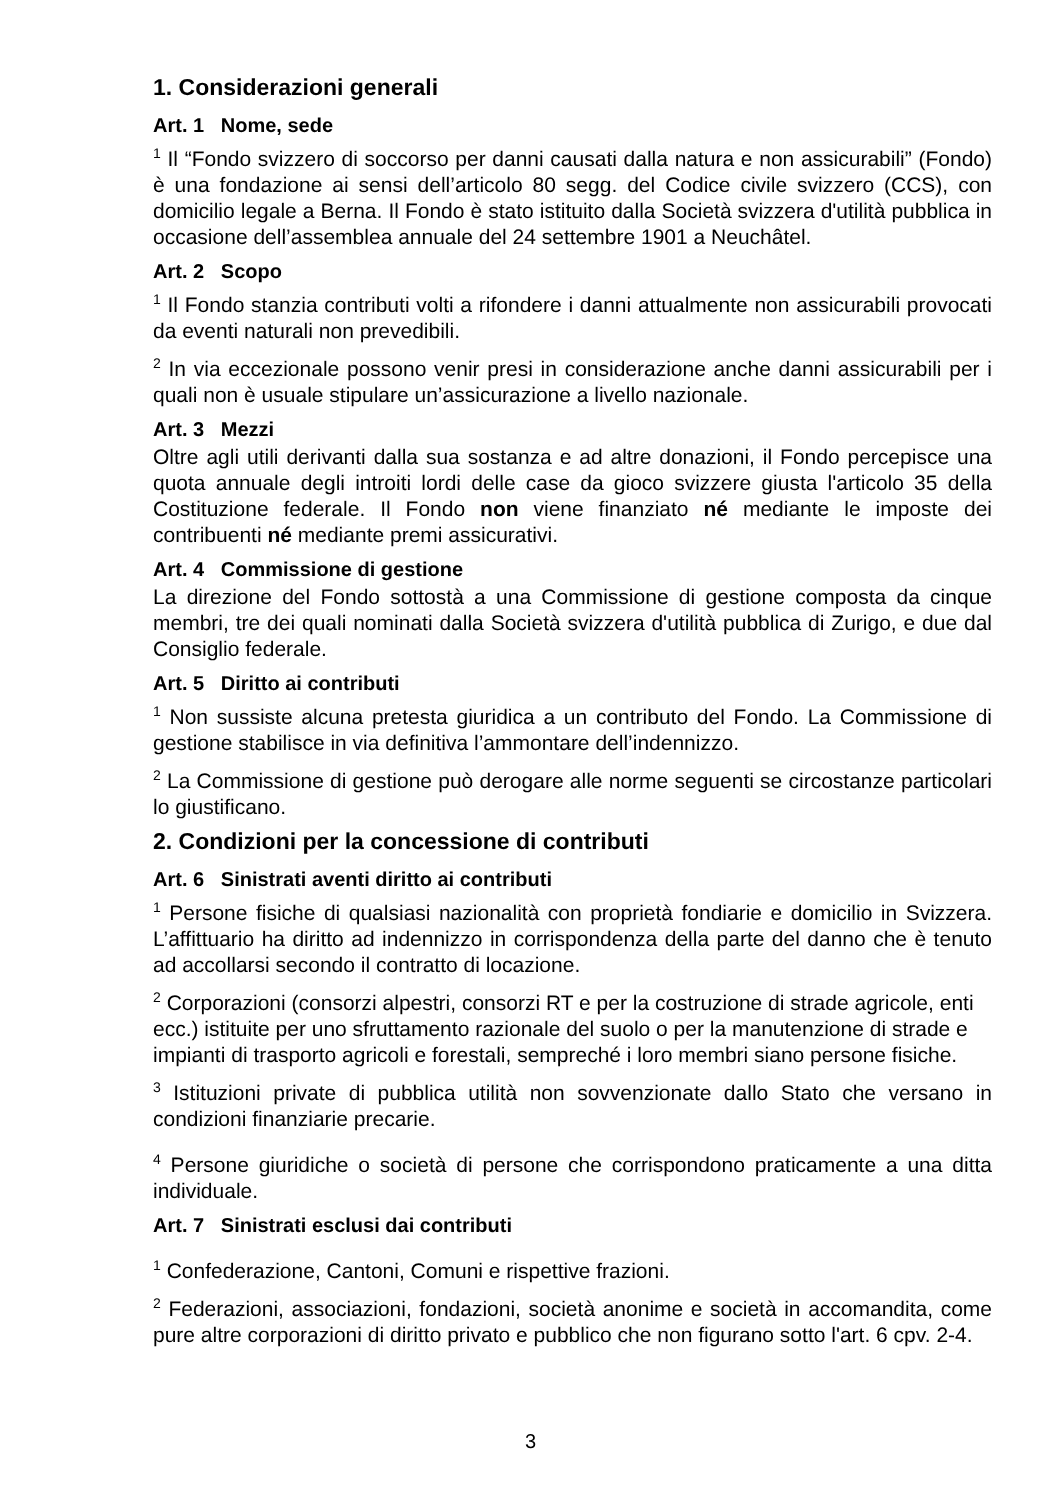1. Considerazioni generali
Art. 1 Nome, sede
<sup>1</sup> Il “Fondo svizzero di soccorso per danni causati dalla natura e non assicurabili” (Fondo) è una fondazione ai sensi dell’articolo 80 segg. del Codice civile svizzero (CCS), con domicilio legale a Berna. Il Fondo è stato istituito dalla Società svizzera d'utilità pubblica in occasione dell’assemblea annuale del 24 settembre 1901 a Neuchâtel.
Art. 2 Scopo
<sup>1</sup> Il Fondo stanzia contributi volti a rifondere i danni attualmente non assicurabili provocati da eventi naturali non prevedibili.
<sup>2</sup> In via eccezionale possono venir presi in considerazione anche danni assicurabili per i quali non è usuale stipulare un’assicurazione a livello nazionale.
Art. 3 Mezzi
Oltre agli utili derivanti dalla sua sostanza e ad altre donazioni, il Fondo percepisce una quota annuale degli introiti lordi delle case da gioco svizzere giusta l'articolo 35 della Costituzione federale. Il Fondo non viene finanziato né mediante le imposte dei contribuenti né mediante premi assicurativi.
Art. 4 Commissione di gestione
La direzione del Fondo sottostà a una Commissione di gestione composta da cinque membri, tre dei quali nominati dalla Società svizzera d'utilità pubblica di Zurigo, e due dal Consiglio federale.
Art. 5 Diritto ai contributi
<sup>1</sup> Non sussiste alcuna pretesta giuridica a un contributo del Fondo. La Commissione di gestione stabilisce in via definitiva l’ammontare dell’indennizzo.
<sup>2</sup> La Commissione di gestione può derogare alle norme seguenti se circostanze particolari lo giustificano.
2. Condizioni per la concessione di contributi
Art. 6 Sinistrati aventi diritto ai contributi
<sup>1</sup> Persone fisiche di qualsiasi nazionalità con proprietà fondiarie e domicilio in Svizzera. L’affittuario ha diritto ad indennizzo in corrispondenza della parte del danno che è tenuto ad accollarsi secondo il contratto di locazione.
<sup>2</sup> Corporazioni (consorzi alpestri, consorzi RT e per la costruzione di strade agricole, enti ecc.) istituite per uno sfruttamento razionale del suolo o per la manutenzione di strade e impianti di trasporto agricoli e forestali, sempreché i loro membri siano persone fisiche.
<sup>3</sup> Istituzioni private di pubblica utilità non sovvenzionate dallo Stato che versano in condizioni finanziarie precarie.
<sup>4</sup> Persone giuridiche o società di persone che corrispondono praticamente a una ditta individuale.
Art. 7 Sinistrati esclusi dai contributi
<sup>1</sup> Confederazione, Cantoni, Comuni e rispettive frazioni.
<sup>2</sup> Federazioni, associazioni, fondazioni, società anonime e società in accomandita, come pure altre corporazioni di diritto privato e pubblico che non figurano sotto l'art. 6 cpv. 2-4.
3